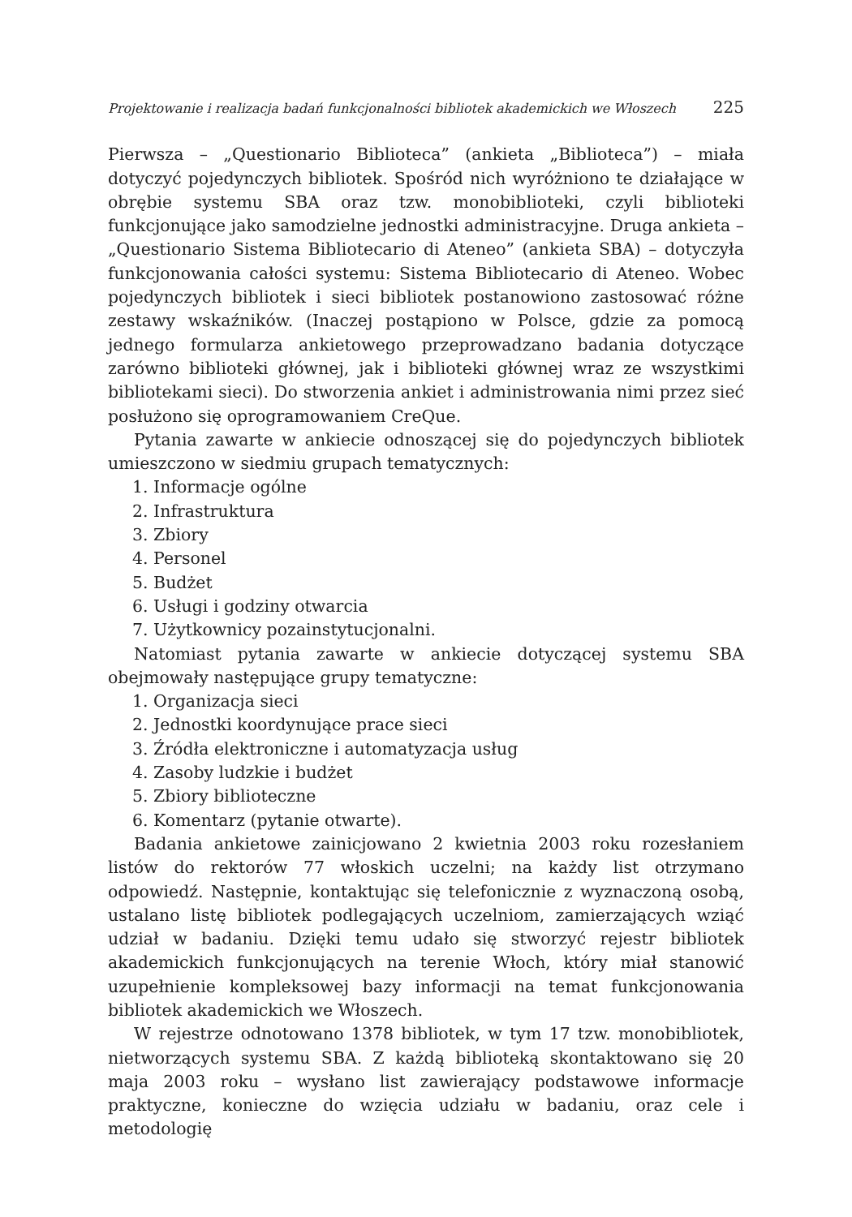Projektowanie i realizacja badań funkcjonalności bibliotek akademickich we Włoszech 225
Pierwsza – „Questionario Biblioteca” (ankieta „Biblioteca”) – miała dotyczyć pojedynczych bibliotek. Spośród nich wyróżniono te działające w obrębie systemu SBA oraz tzw. monobiblioteki, czyli biblioteki funkcjonujące jako samodzielne jednostki administracyjne. Druga ankieta – „Questionario Sistema Bibliotecario di Ateneo” (ankieta SBA) – dotyczyła funkcjonowania całości systemu: Sistema Bibliotecario di Ateneo. Wobec pojedynczych bibliotek i sieci bibliotek postanowiono zastosować różne zestawy wskaźników. (Inaczej postąpiono w Polsce, gdzie za pomocą jednego formularza ankietowego przeprowadzano badania dotyczące zarówno biblioteki głównej, jak i biblioteki głównej wraz ze wszystkimi bibliotekami sieci). Do stworzenia ankiet i administrowania nimi przez sieć posłużono się oprogramowaniem CreQue.
Pytania zawarte w ankiecie odnoszącej się do pojedynczych bibliotek umieszczono w siedmiu grupach tematycznych:
1. Informacje ogólne
2. Infrastruktura
3. Zbiory
4. Personel
5. Budżet
6. Usługi i godziny otwarcia
7. Użytkownicy pozainstytucjonalni.
Natomiast pytania zawarte w ankiecie dotyczącej systemu SBA obejmowały następujące grupy tematyczne:
1. Organizacja sieci
2. Jednostki koordynujące prace sieci
3. Źródła elektroniczne i automatyzacja usług
4. Zasoby ludzkie i budżet
5. Zbiory biblioteczne
6. Komentarz (pytanie otwarte).
Badania ankietowe zainicjowano 2 kwietnia 2003 roku rozesłaniem listów do rektorów 77 włoskich uczelni; na każdy list otrzymano odpowiedź. Następnie, kontaktując się telefonicznie z wyznaczoną osobą, ustalano listę bibliotek podlegających uczelniom, zamierzających wziąć udział w badaniu. Dzięki temu udało się stworzyć rejestr bibliotek akademickich funkcjonujących na terenie Włoch, który miał stanowić uzupełnienie kompleksowej bazy informacji na temat funkcjonowania bibliotek akademickich we Włoszech.
W rejestrze odnotowano 1378 bibliotek, w tym 17 tzw. monobibliotek, nietworzących systemu SBA. Z każdą biblioteką skontaktowano się 20 maja 2003 roku – wysłano list zawierający podstawowe informacje praktyczne, konieczne do wzięcia udziału w badaniu, oraz cele i metodologię